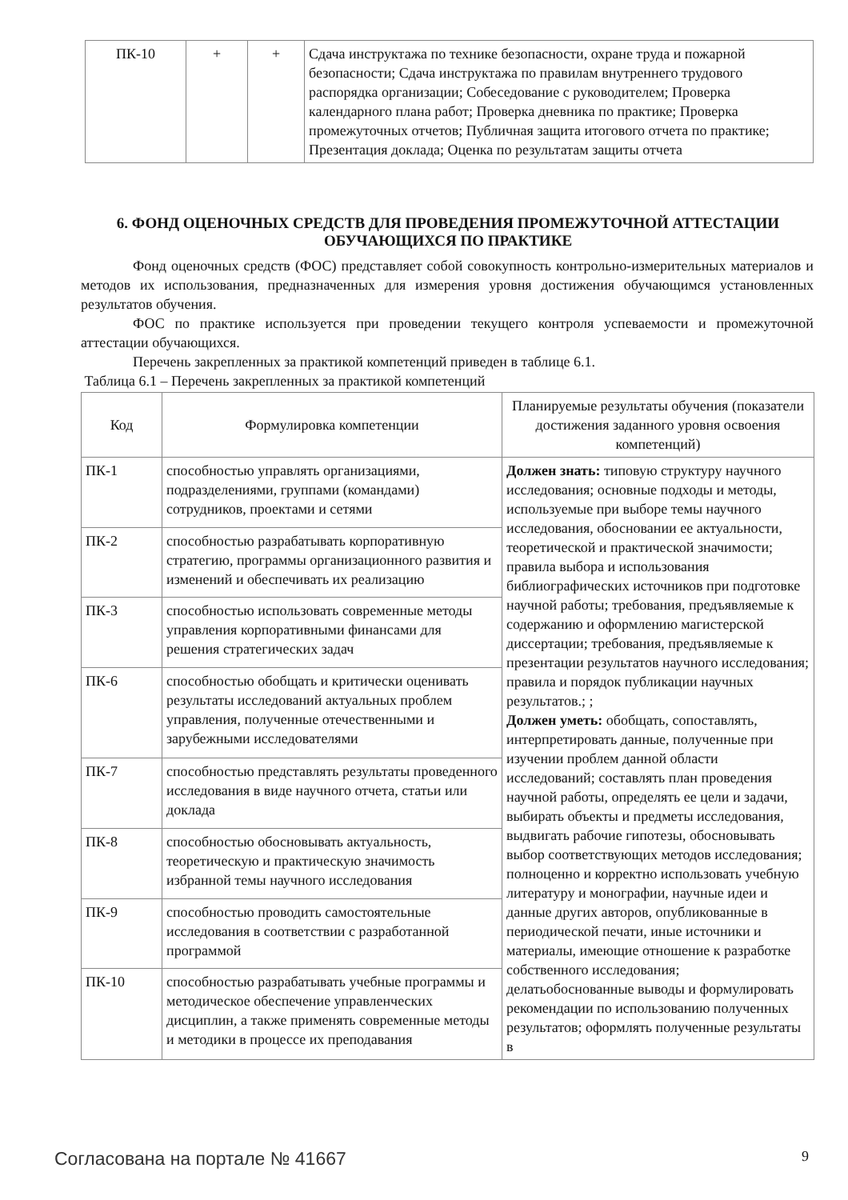| ПК-10 | + | + | Сдача инструктажа по технике безопасности, охране труда и пожарной безопасности; Сдача инструктажа по правилам внутреннего трудового распорядка организации; Собеседование с руководителем; Проверка календарного плана работ; Проверка дневника по практике; Проверка промежуточных отчетов; Публичная защита итогового отчета по практике; Презентация доклада; Оценка по результатам защиты отчета |
6. ФОНД ОЦЕНОЧНЫХ СРЕДСТВ ДЛЯ ПРОВЕДЕНИЯ ПРОМЕЖУТОЧНОЙ АТТЕСТАЦИИ ОБУЧАЮЩИХСЯ ПО ПРАКТИКЕ
Фонд оценочных средств (ФОС) представляет собой совокупность контрольно-измерительных материалов и методов их использования, предназначенных для измерения уровня достижения обучающимся установленных результатов обучения.
ФОС по практике используется при проведении текущего контроля успеваемости и промежуточной аттестации обучающихся.
Перечень закрепленных за практикой компетенций приведен в таблице 6.1.
Таблица 6.1 – Перечень закрепленных за практикой компетенций
| Код | Формулировка компетенции | Планируемые результаты обучения (показатели достижения заданного уровня освоения компетенций) |
| --- | --- | --- |
| ПК-1 | способностью управлять организациями, подразделениями, группами (командами) сотрудников, проектами и сетями | Должен знать: типовую структуру научного исследования; основные подходы и методы, используемые при выборе темы научного исследования, обосновании ее актуальности, теоретической и практической значимости; правила выбора и использования библиографических источников при подготовке научной работы; требования, предъявляемые к содержанию и оформлению магистерской диссертации; требования, предъявляемые к презентации результатов научного исследования; правила и порядок публикации научных результатов.; ; Должен уметь: обобщать, сопоставлять, интерпретировать данные, полученные при изучении проблем данной области исследований; составлять план проведения научной работы, определять ее цели и задачи, выбирать объекты и предметы исследования, выдвигать рабочие гипотезы, обосновывать выбор соответствующих методов исследования; полноценно и корректно использовать учебную литературу и монографии, научные идеи и данные других авторов, опубликованные в периодической печати, иные источники и материалы, имеющие отношение к разработке собственного исследования; делатьобоснованные выводы и формулировать рекомендации по использованию полученных результатов; оформлять полученные результаты в |
| ПК-2 | способностью разрабатывать корпоративную стратегию, программы организационного развития и изменений и обеспечивать их реализацию | |
| ПК-3 | способностью использовать современные методы управления корпоративными финансами для решения стратегических задач | |
| ПК-6 | способностью обобщать и критически оценивать результаты исследований актуальных проблем управления, полученные отечественными и зарубежными исследователями | |
| ПК-7 | способностью представлять результаты проведенного исследования в виде научного отчета, статьи или доклада | |
| ПК-8 | способностью обосновывать актуальность, теоретическую и практическую значимость избранной темы научного исследования | |
| ПК-9 | способностью проводить самостоятельные исследования в соответствии с разработанной программой | |
| ПК-10 | способностью разрабатывать учебные программы и методическое обеспечение управленческих дисциплин, а также применять современные методы и методики в процессе их преподавания | |
Согласована на портале № 41667 9